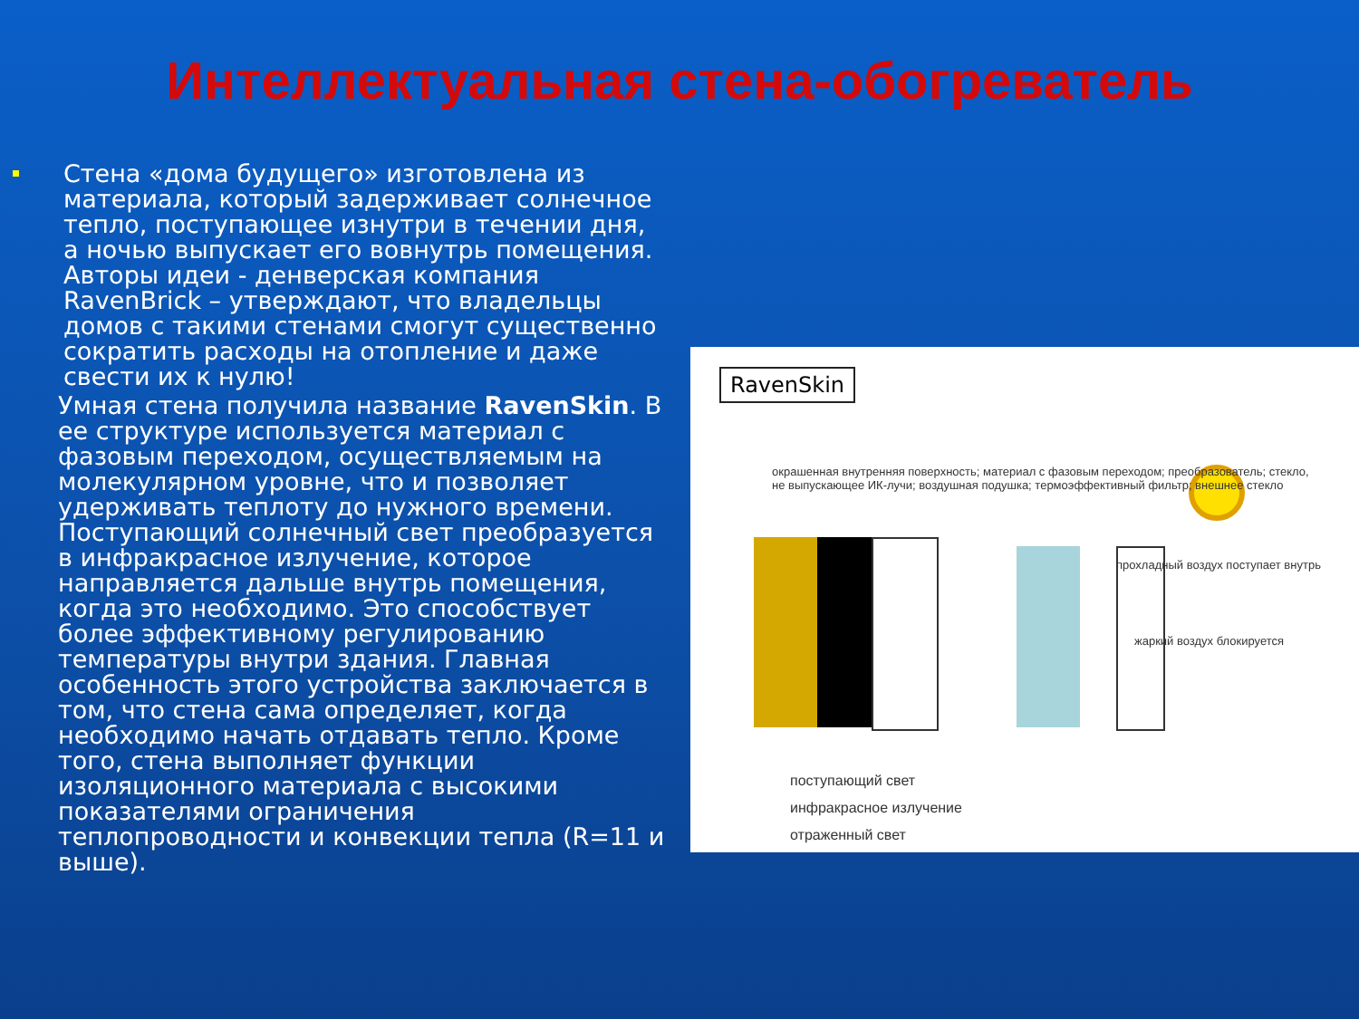Интеллектуальная стена-обогреватель
Стена «дома будущего» изготовлена из материала, который задерживает солнечное тепло, поступающее изнутри в течении дня, а ночью выпускает его вовнутрь помещения. Авторы идеи - денверская компания RavenBrick – утверждают, что владельцы домов с такими стенами смогут существенно сократить расходы на отопление и даже свести их к нулю!
Умная стена получила название RavenSkin. В ее структуре используется материал с фазовым переходом, осуществляемым на молекулярном уровне, что и позволяет удерживать теплоту до нужного времени. Поступающий солнечный свет преобразуется в инфракрасное излучение, которое направляется дальше внутрь помещения, когда это необходимо. Это способствует более эффективному регулированию температуры внутри здания. Главная особенность этого устройства заключается в том, что стена сама определяет, когда необходимо начать отдавать тепло. Кроме того, стена выполняет функции изоляционного материала с высокими показателями ограничения теплопроводности и конвекции тепла (R=11 и выше).
RavenSkin
окрашенная внутренняя поверхность; материал с фазовым переходом; преобразователь; стекло, не выпускающее ИК-лучи; воздушная подушка; термоэффективный фильтр; внешнее стекло
прохладный воздух поступает внутрь
жаркий воздух блокируется
поступающий свет
инфракрасное излучение
отраженный свет